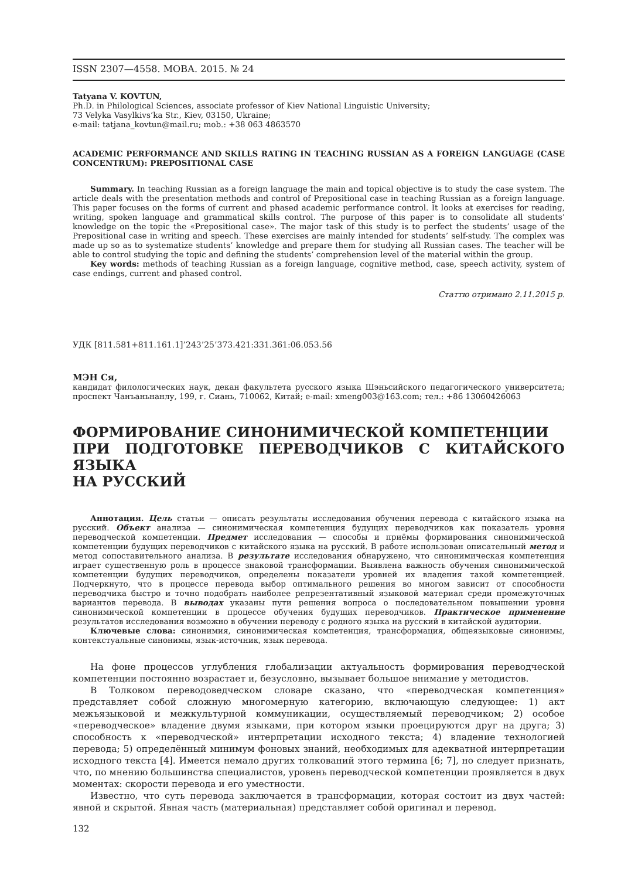ISSN 2307—4558. МОВА. 2015. № 24
Tatyana V. KOVTUN,
Ph.D. in Philological Sciences, associate professor of Kiev National Linguistic University;
73 Velyka Vasylkivs’ka Str., Kiev, 03150, Ukraine;
e-mail: tatjana_kovtun@mail.ru; mob.: +38 063 4863570
ACADEMIC PERFORMANCE AND SKILLS RATING IN TEACHING RUSSIAN AS A FOREIGN LANGUAGE (CASE CONCENTRUM): PREPOSITIONAL CASE
Summary. In teaching Russian as a foreign language the main and topical objective is to study the case system. The article deals with the presentation methods and control of Prepositional case in teaching Russian as a foreign language. This paper focuses on the forms of current and phased academic performance control. It looks at exercises for reading, writing, spoken language and grammatical skills control. The purpose of this paper is to consolidate all students’ knowledge on the topic the «Prepositional case». The major task of this study is to perfect the students’ usage of the Prepositional case in writing and speech. These exercises are mainly intended for students’ self-study. The complex was made up so as to systematize students’ knowledge and prepare them for studying all Russian cases. The teacher will be able to control studying the topic and defining the students’ comprehension level of the material within the group.
Key words: methods of teaching Russian as a foreign language, cognitive method, case, speech activity, system of case endings, current and phased control.
Статтю отримано 2.11.2015 р.
УДК [811.581+811.161.1]’243’25’373.421:331.361:06.053.56
МЭН Ся,
кандидат филологических наук, декан факультета русского языка Шэньсийского педагогического университета; проспект Чанъаньнанлу, 199, г. Сиань, 710062, Китай; e-mail: xmeng003@163.com; тел.: +86 13060426063
ФОРМИРОВАНИЕ СИНОНИМИЧЕСКОЙ КОМПЕТЕНЦИИ
ПРИ ПОДГОТОВКЕ ПЕРЕВОДЧИКОВ С КИТАЙСКОГО ЯЗЫКА
НА РУССКИЙ
Аннотация. Цель статьи — описать результаты исследования обучения перевода с китайского языка на русский. Объект анализа — синонимическая компетенция будущих переводчиков как показатель уровня переводческой компетенции. Предмет исследования — способы и приёмы формирования синонимической компетенции будущих переводчиков с китайского языка на русский. В работе использован описательный метод и метод сопоставительного анализа. В результате исследования обнаружено, что синонимическая компетенция играет существенную роль в процессе знаковой трансформации. Выявлена важность обучения синонимической компетенции будущих переводчиков, определены показатели уровней их владения такой компетенцией. Подчеркнуто, что в процессе перевода выбор оптимального решения во многом зависит от способности переводчика быстро и точно подобрать наиболее репрезентативный языковой материал среди промежуточных вариантов перевода. В выводах указаны пути решения вопроса о последовательном повышении уровня синонимической компетенции в процессе обучения будущих переводчиков. Практическое применение результатов исследования возможно в обучении переводу с родного языка на русский в китайской аудитории.
Ключевые слова: синонимия, синонимическая компетенция, трансформация, общеязыковые синонимы, контекстуальные синонимы, язык-источник, язык перевода.
На фоне процессов углубления глобализации актуальность формирования переводческой компетенции постоянно возрастает и, безусловно, вызывает большое внимание у методистов.
В Толковом переводоведческом словаре сказано, что «переводческая компетенция» представляет собой сложную многомерную категорию, включающую следующее: 1) акт межъязыковой и межкультурной коммуникации, осуществляемый переводчиком; 2) особое «переводческое» владение двумя языками, при котором языки проецируются друг на друга; 3) способность к «переводческой» интерпретации исходного текста; 4) владение технологией перевода; 5) определённый минимум фоновых знаний, необходимых для адекватной интерпретации исходного текста [4]. Имеется немало других толкований этого термина [6; 7], но следует признать, что, по мнению большинства специалистов, уровень переводческой компетенции проявляется в двух моментах: скорости перевода и его уместности.
Известно, что суть перевода заключается в трансформации, которая состоит из двух частей: явной и скрытой. Явная часть (материальная) представляет собой оригинал и перевод.
132